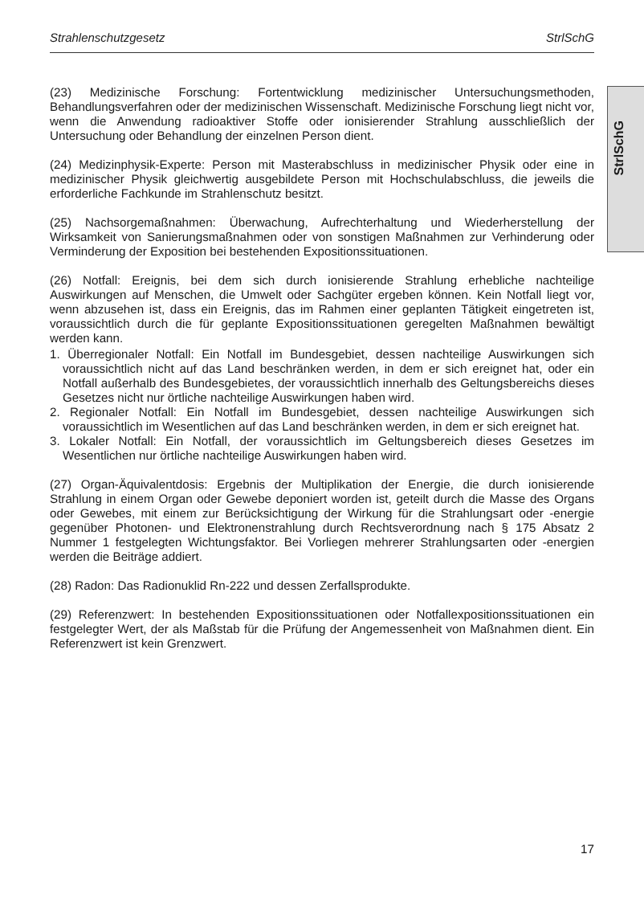Strahlenschutzgesetz StrlSchG
StrlSchG
(23) Medizinische Forschung: Fortentwicklung medizinischer Untersuchungsmethoden, Behandlungsverfahren oder der medizinischen Wissenschaft. Medizinische Forschung liegt nicht vor, wenn die Anwendung radioaktiver Stoffe oder ionisierender Strahlung ausschließlich der Untersuchung oder Behandlung der einzelnen Person dient.
(24) Medizinphysik-Experte: Person mit Masterabschluss in medizinischer Physik oder eine in medizinischer Physik gleichwertig ausgebildete Person mit Hochschulabschluss, die jeweils die erforderliche Fachkunde im Strahlenschutz besitzt.
(25) Nachsorgemaßnahmen: Überwachung, Aufrechterhaltung und Wiederherstellung der Wirksamkeit von Sanierungsmaßnahmen oder von sonstigen Maßnahmen zur Verhinderung oder Verminderung der Exposition bei bestehenden Expositionssituationen.
(26) Notfall: Ereignis, bei dem sich durch ionisierende Strahlung erhebliche nachteilige Auswirkungen auf Menschen, die Umwelt oder Sachgüter ergeben können. Kein Notfall liegt vor, wenn abzusehen ist, dass ein Ereignis, das im Rahmen einer geplanten Tätigkeit eingetreten ist, voraussichtlich durch die für geplante Expositionssituationen geregelten Maßnahmen bewältigt werden kann.
1. Überregionaler Notfall: Ein Notfall im Bundesgebiet, dessen nachteilige Auswirkungen sich voraussichtlich nicht auf das Land beschränken werden, in dem er sich ereignet hat, oder ein Notfall außerhalb des Bundesgebietes, der voraussichtlich innerhalb des Geltungsbereichs dieses Gesetzes nicht nur örtliche nachteilige Auswirkungen haben wird.
2. Regionaler Notfall: Ein Notfall im Bundesgebiet, dessen nachteilige Auswirkungen sich voraussichtlich im Wesentlichen auf das Land beschränken werden, in dem er sich ereignet hat.
3. Lokaler Notfall: Ein Notfall, der voraussichtlich im Geltungsbereich dieses Gesetzes im Wesentlichen nur örtliche nachteilige Auswirkungen haben wird.
(27) Organ-Äquivalentdosis: Ergebnis der Multiplikation der Energie, die durch ionisierende Strahlung in einem Organ oder Gewebe deponiert worden ist, geteilt durch die Masse des Organs oder Gewebes, mit einem zur Berücksichtigung der Wirkung für die Strahlungsart oder -energie gegenüber Photonen- und Elektronenstrahlung durch Rechtsverordnung nach § 175 Absatz 2 Nummer 1 festgelegten Wichtungsfaktor. Bei Vorliegen mehrerer Strahlungsarten oder -energien werden die Beiträge addiert.
(28) Radon: Das Radionuklid Rn-222 und dessen Zerfallsprodukte.
(29) Referenzwert: In bestehenden Expositionssituationen oder Notfallexpositionssituationen ein festgelegter Wert, der als Maßstab für die Prüfung der Angemessenheit von Maßnahmen dient. Ein Referenzwert ist kein Grenzwert.
17